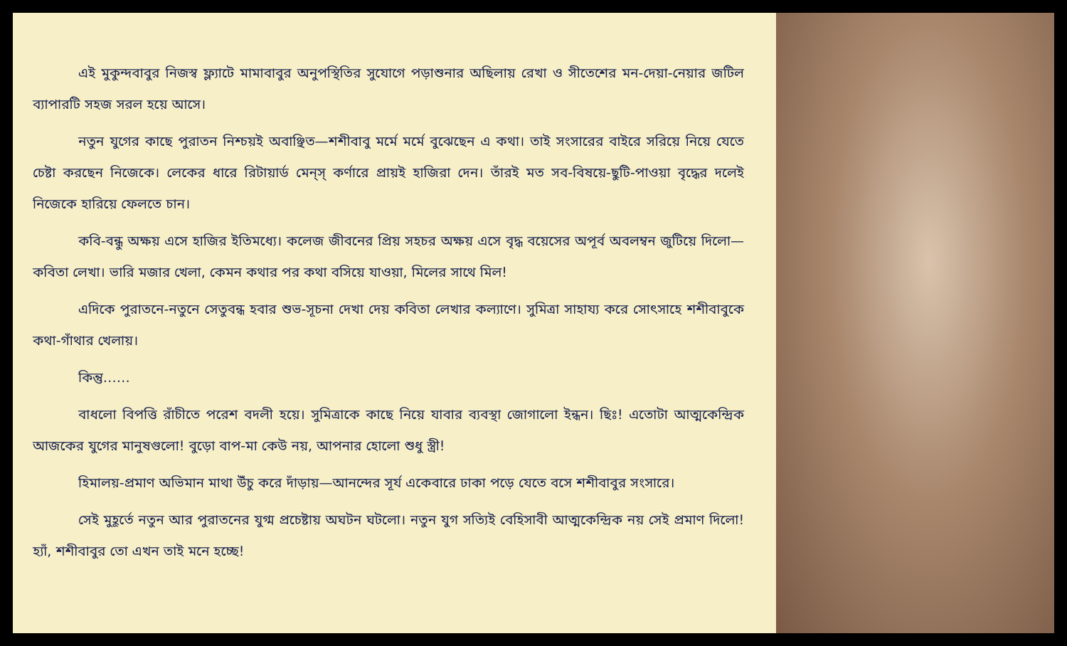এই মুকুন্দবাবুর নিজস্ব ফ্ল্যাটে মামাবাবুর অনুপস্থিতির সুযোগে পড়াশুনার অছিলায় রেখা ও সীতেশের মন-দেয়া-নেয়ার জটিল ব্যাপারটি সহজ সরল হয়ে আসে।
নতুন যুগের কাছে পুরাতন নিশ্চয়ই অবাঞ্ছিত—শশীবাবু মর্মে মর্মে বুঝেছেন এ কথা। তাই সংসারের বাইরে সরিয়ে নিয়ে যেতে চেষ্টা করছেন নিজেকে। লেকের ধারে রিটায়ার্ড মেন্‌স্ কর্ণারে প্রায়ই হাজিরা দেন। তাঁরই মত সব-বিষয়ে-ছুটি-পাওয়া বৃদ্ধের দলেই নিজেকে হারিয়ে ফেলতে চান।
কবি-বন্ধু অক্ষয় এসে হাজির ইতিমধ্যে। কলেজ জীবনের প্রিয় সহচর অক্ষয় এসে বৃদ্ধ বয়েসের অপূর্ব অবলম্বন জুটিয়ে দিলো—কবিতা লেখা। ভারি মজার খেলা, কেমন কথার পর কথা বসিয়ে যাওয়া, মিলের সাথে মিল!
এদিকে পুরাতনে-নতুনে সেতুবন্ধ হবার শুভ-সূচনা দেখা দেয় কবিতা লেখার কল্যাণে। সুমিত্রা সাহায্য করে সোৎসাহে শশীবাবুকে কথা-গাঁথার খেলায়।
কিন্তু……
বাধলো বিপত্তি রাঁচীতে পরেশ বদলী হয়ে। সুমিত্রাকে কাছে নিয়ে যাবার ব্যবস্থা জোগালো ইন্ধন। ছিঃ! এতোটা আত্মকেন্দ্রিক আজকের যুগের মানুষগুলো! বুড়ো বাপ-মা কেউ নয়, আপনার হোলো শুধু স্ত্রী!
হিমালয়-প্রমাণ অভিমান মাথা উঁচু করে দাঁড়ায়—আনন্দের সূর্য একেবারে ঢাকা পড়ে যেতে বসে শশীবাবুর সংসারে।
সেই মুহূর্তে নতুন আর পুরাতনের যুগ্ম প্রচেষ্টায় অঘটন ঘটলো। নতুন যুগ সত্যিই বেহিসাবী আত্মকেন্দ্রিক নয় সেই প্রমাণ দিলো! হ্যাঁ, শশীবাবুর তো এখন তাই মনে হচ্ছে!